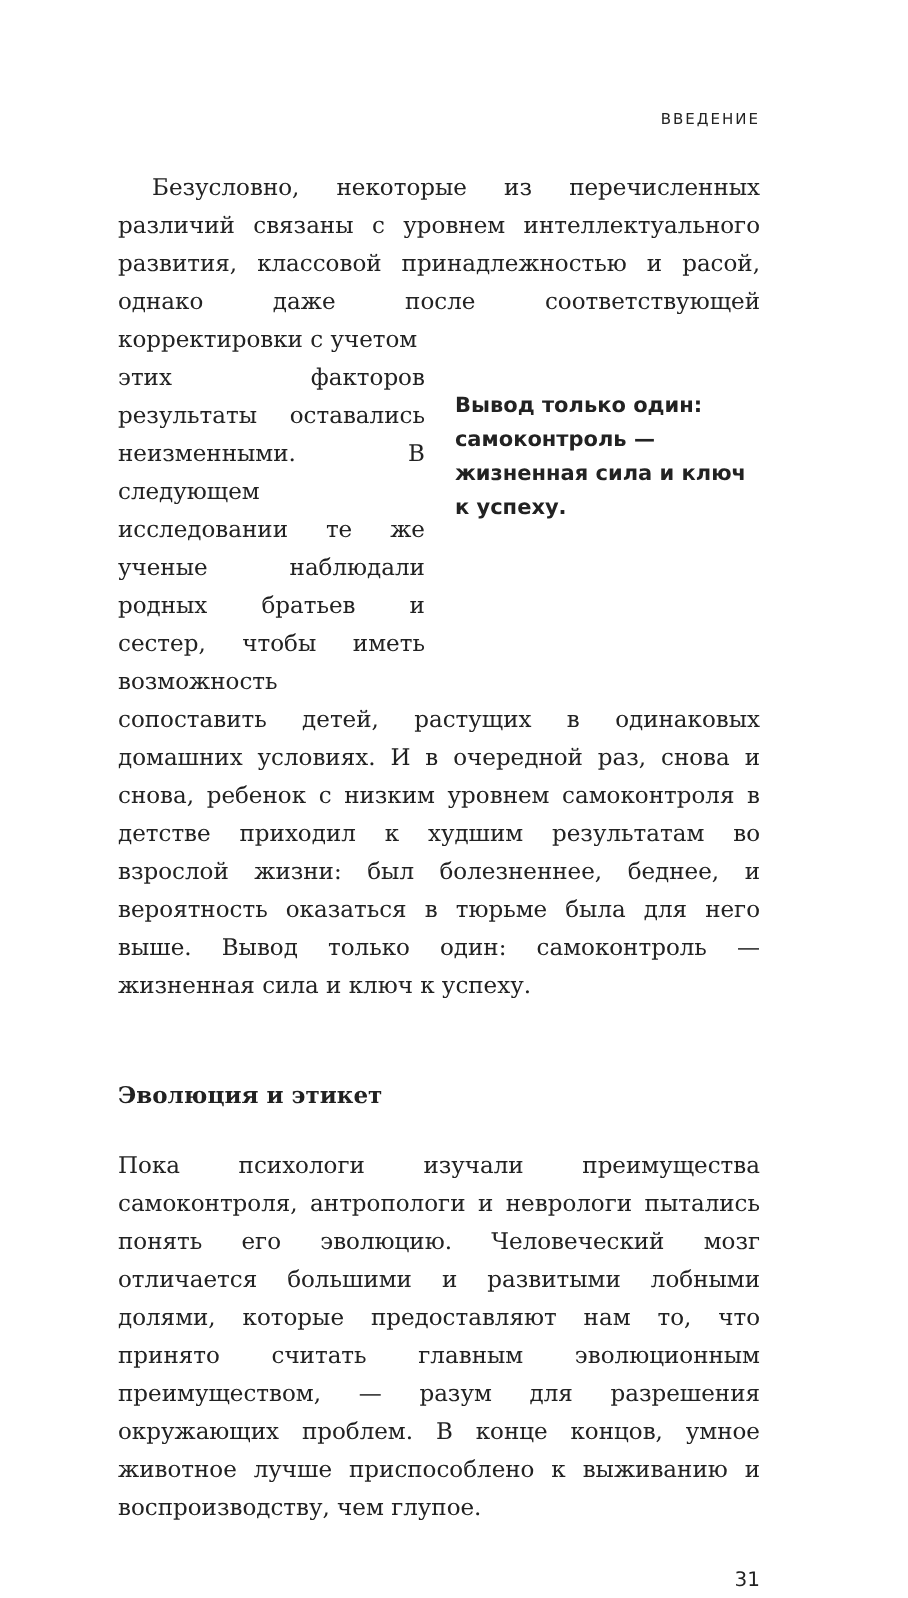ВВЕДЕНИЕ
Безусловно, некоторые из перечисленных различий связаны с уровнем интеллектуального развития, классовой принадлежностью и расой, однако даже после соответствующей корректировки с учетом
этих факторов результаты оставались неизменными. В следующем исследовании те же ученые наблюдали родных братьев и сестер, чтобы иметь возможность
Вывод только один: самоконтроль — жизненная сила и ключ к успеху.
сопоставить детей, растущих в одинаковых домашних условиях. И в очередной раз, снова и снова, ребенок с низким уровнем самоконтроля в детстве приходил к худшим результатам во взрослой жизни: был болезненнее, беднее, и вероятность оказаться в тюрьме была для него выше. Вывод только один: самоконтроль — жизненная сила и ключ к успеху.
Эволюция и этикет
Пока психологи изучали преимущества самоконтроля, антропологи и неврологи пытались понять его эволюцию. Человеческий мозг отличается большими и развитыми лобными долями, которые предоставляют нам то, что принято считать главным эволюционным преимуществом, — разум для разрешения окружающих проблем. В конце концов, умное животное лучше приспособлено к выживанию и воспроизводству, чем глупое.
31